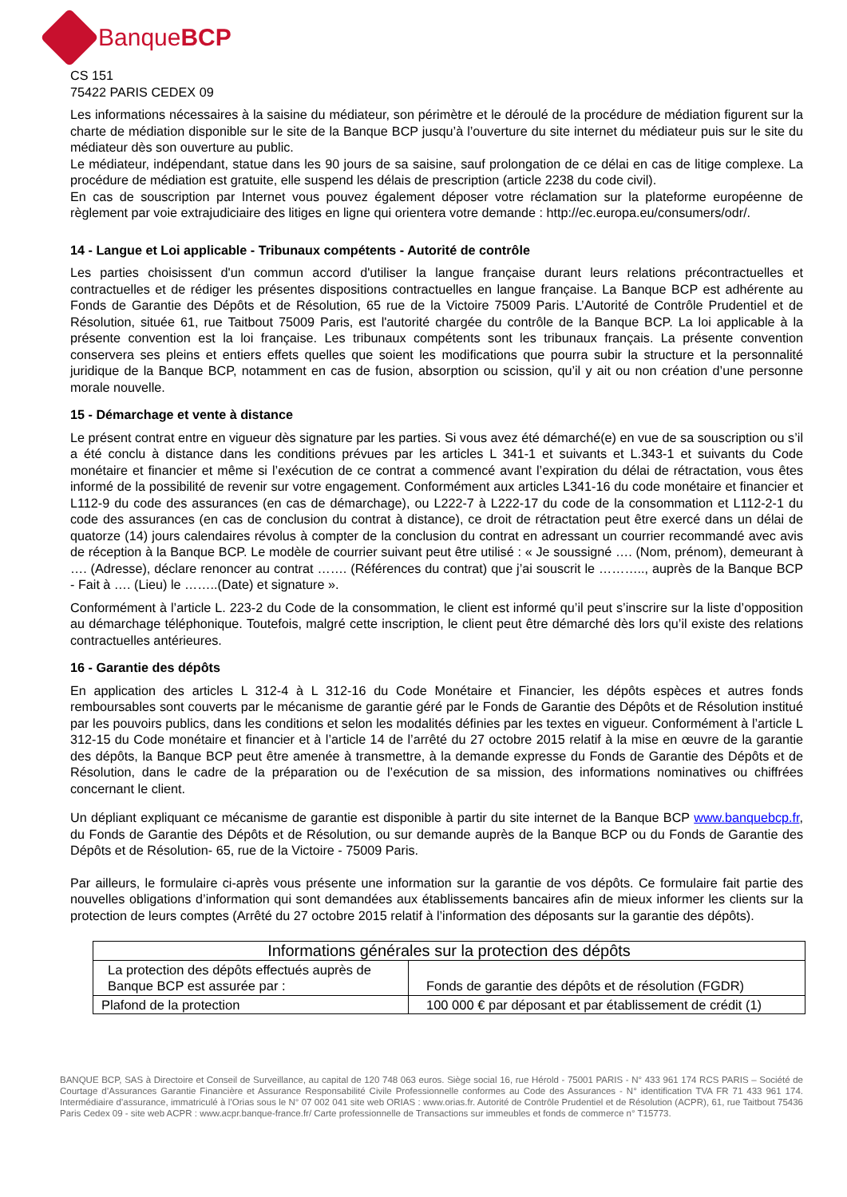BanqueBCP
CS 151
75422 PARIS CEDEX 09
Les informations nécessaires à la saisine du médiateur, son périmètre et le déroulé de la procédure de médiation figurent sur la charte de médiation disponible sur le site de la Banque BCP jusqu’à l’ouverture du site internet du médiateur puis sur le site du médiateur dès son ouverture au public.
Le médiateur, indépendant, statue dans les 90 jours de sa saisine, sauf prolongation de ce délai en cas de litige complexe. La procédure de médiation est gratuite, elle suspend les délais de prescription (article 2238 du code civil).
En cas de souscription par Internet vous pouvez également déposer votre réclamation sur la plateforme européenne de règlement par voie extrajudiciaire des litiges en ligne qui orientera votre demande : http://ec.europa.eu/consumers/odr/.
14 - Langue et Loi applicable - Tribunaux compétents - Autorité de contrôle
Les parties choisissent d'un commun accord d'utiliser la langue française durant leurs relations précontractuelles et contractuelles et de rédiger les présentes dispositions contractuelles en langue française. La Banque BCP est adhérente au Fonds de Garantie des Dépôts et de Résolution, 65 rue de la Victoire 75009 Paris. L’Autorité de Contrôle Prudentiel et de Résolution, située 61, rue Taitbout 75009 Paris, est l'autorité chargée du contrôle de la Banque BCP. La loi applicable à la présente convention est la loi française. Les tribunaux compétents sont les tribunaux français. La présente convention conservera ses pleins et entiers effets quelles que soient les modifications que pourra subir la structure et la personnalité juridique de la Banque BCP, notamment en cas de fusion, absorption ou scission, qu’il y ait ou non création d’une personne morale nouvelle.
15 - Démarchage et vente à distance
Le présent contrat entre en vigueur dès signature par les parties. Si vous avez été démarché(e) en vue de sa souscription ou s’il a été conclu à distance dans les conditions prévues par les articles L 341-1 et suivants et L.343-1 et suivants du Code monétaire et financier et même si l’exécution de ce contrat a commencé avant l’expiration du délai de rétractation, vous êtes informé de la possibilité de revenir sur votre engagement. Conformément aux articles L341-16 du code monétaire et financier et L112-9 du code des assurances (en cas de démarchage), ou L222-7 à L222-17 du code de la consommation et L112-2-1 du code des assurances (en cas de conclusion du contrat à distance), ce droit de rétractation peut être exercé dans un délai de quatorze (14) jours calendaires révolus à compter de la conclusion du contrat en adressant un courrier recommandé avec avis de réception à la Banque BCP. Le modèle de courrier suivant peut être utilisé : « Je soussigné …. (Nom, prénom), demeurant à …. (Adresse), déclare renoncer au contrat ……. (Références du contrat) que j’ai souscrit le ……….., auprès de la Banque BCP - Fait à …. (Lieu) le ……..(Date) et signature ».
Conformément à l’article L. 223-2 du Code de la consommation, le client est informé qu’il peut s’inscrire sur la liste d’opposition au démarchage téléphonique. Toutefois, malgré cette inscription, le client peut être démarché dès lors qu’il existe des relations contractuelles antérieures.
16 - Garantie des dépôts
En application des articles L 312-4 à L 312-16 du Code Monétaire et Financier, les dépôts espèces et autres fonds remboursables sont couverts par le mécanisme de garantie géré par le Fonds de Garantie des Dépôts et de Résolution institué par les pouvoirs publics, dans les conditions et selon les modalités définies par les textes en vigueur. Conformément à l’article L 312-15 du Code monétaire et financier et à l’article 14 de l’arrêté du 27 octobre 2015 relatif à la mise en œuvre de la garantie des dépôts, la Banque BCP peut être amenée à transmettre, à la demande expresse du Fonds de Garantie des Dépôts et de Résolution, dans le cadre de la préparation ou de l’exécution de sa mission, des informations nominatives ou chiffrées concernant le client.
Un dépliant expliquant ce mécanisme de garantie est disponible à partir du site internet de la Banque BCP www.banquebcp.fr, du Fonds de Garantie des Dépôts et de Résolution, ou sur demande auprès de la Banque BCP ou du Fonds de Garantie des Dépôts et de Résolution- 65, rue de la Victoire - 75009 Paris.
Par ailleurs, le formulaire ci-après vous présente une information sur la garantie de vos dépôts. Ce formulaire fait partie des nouvelles obligations d’information qui sont demandées aux établissements bancaires afin de mieux informer les clients sur la protection de leurs comptes (Arrêté du 27 octobre 2015 relatif à l’information des déposants sur la garantie des dépôts).
| Informations générales sur la protection des dépôts | |
| --- | --- |
| La protection des dépôts effectués auprès de Banque BCP est assurée par : | Fonds de garantie des dépôts et de résolution (FGDR) |
| Plafond de la protection | 100 000 € par déposant et par établissement de crédit (1) |
BANQUE BCP, SAS à Directoire et Conseil de Surveillance, au capital de 120 748 063 euros. Siège social 16, rue Hérold - 75001 PARIS - N° 433 961 174 RCS PARIS – Société de Courtage d’Assurances Garantie Financière et Assurance Responsabilité Civile Professionnelle conformes au Code des Assurances - N° identification TVA FR 71 433 961 174. Intermédiaire d’assurance, immatriculé à l’Orias sous le N° 07 002 041 site web ORIAS : www.orias.fr. Autorité de Contrôle Prudentiel et de Résolution (ACPR), 61, rue Taitbout 75436 Paris Cedex 09 - site web ACPR : www.acpr.banque-france.fr/ Carte professionnelle de Transactions sur immeubles et fonds de commerce n° T15773.